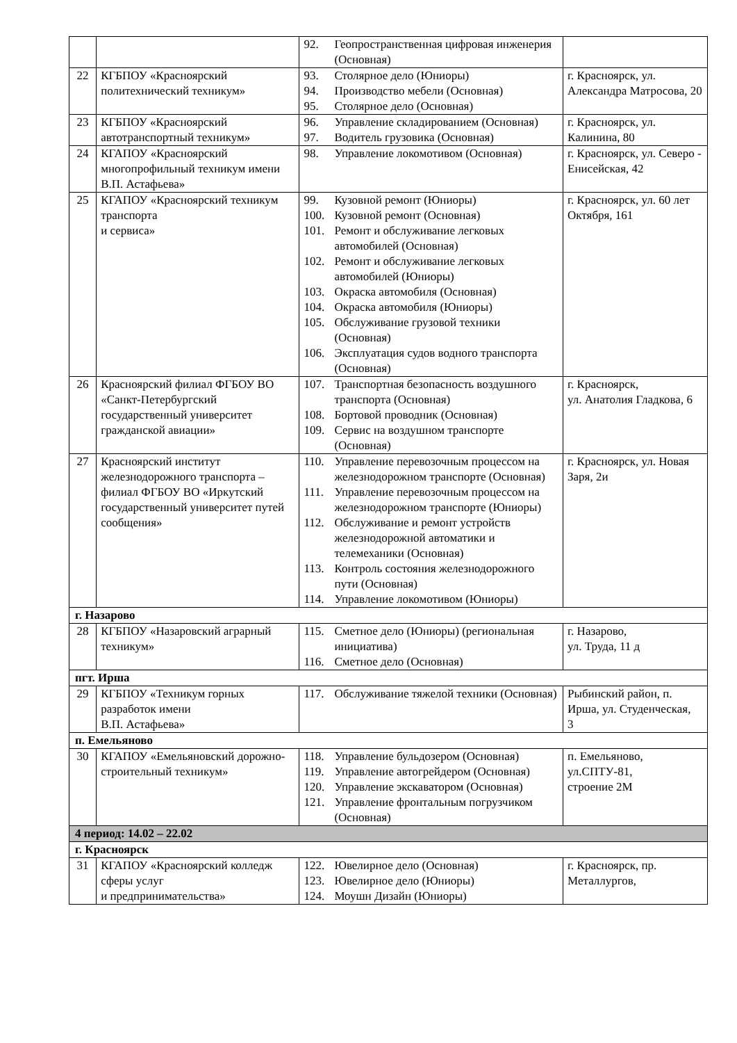| | | 92. Геопространственная цифровая инженерия (Основная) | |
| 22 | КГБПОУ «Красноярский политехнический техникум» | 93. Столярное дело (Юниоры) 94. Производство мебели (Основная) 95. Столярное дело (Основная) | г. Красноярск, ул. Александра Матросова, 20 |
| 23 | КГБПОУ «Красноярский автотранспортный техникум» | 96. Управление складированием (Основная) 97. Водитель грузовика (Основная) | г. Красноярск, ул. Калинина, 80 |
| 24 | КГАПОУ «Красноярский многопрофильный техникум имени В.П. Астафьева» | 98. Управление локомотивом (Основная) | г. Красноярск, ул. Северо - Енисейская, 42 |
| 25 | КГАПОУ «Красноярский техникум транспорта и сервиса» | 99. Кузовной ремонт (Юниоры) 100. Кузовной ремонт (Основная) 101. Ремонт и обслуживание легковых автомобилей (Основная) 102. Ремонт и обслуживание легковых автомобилей (Юниоры) 103. Окраска автомобиля (Основная) 104. Окраска автомобиля (Юниоры) 105. Обслуживание грузовой техники (Основная) 106. Эксплуатация судов водного транспорта (Основная) | г. Красноярск, ул. 60 лет Октября, 161 |
| 26 | Красноярский филиал ФГБОУ ВО «Санкт-Петербургский государственный университет гражданской авиации» | 107. Транспортная безопасность воздушного транспорта (Основная) 108. Бортовой проводник (Основная) 109. Сервис на воздушном транспорте (Основная) | г. Красноярск, ул. Анатолия Гладкова, 6 |
| 27 | Красноярский институт железнодорожного транспорта – филиал ФГБОУ ВО «Иркутский государственный университет путей сообщения» | 110. Управление перевозочным процессом на железнодорожном транспорте (Основная) 111. Управление перевозочным процессом на железнодорожном транспорте (Юниоры) 112. Обслуживание и ремонт устройств железнодорожной автоматики и телемеханики (Основная) 113. Контроль состояния железнодорожного пути (Основная) 114. Управление локомотивом (Юниоры) | г. Красноярск, ул. Новая Заря, 2и |
| г. Назарово | | | |
| 28 | КГБПОУ «Назаровский аграрный техникум» | 115. Сметное дело (Юниоры) (региональная инициатива) 116. Сметное дело (Основная) | г. Назарово, ул. Труда, 11 д |
| пгт. Ирша | | | |
| 29 | КГБПОУ «Техникум горных разработок имени В.П. Астафьева» | 117. Обслуживание тяжелой техники (Основная) | Рыбинский район, п. Ирша, ул. Студенческая, 3 |
| п. Емельяново | | | |
| 30 | КГАПОУ «Емельяновский дорожно-строительный техникум» | 118. Управление бульдозером (Основная) 119. Управление автогрейдером (Основная) 120. Управление экскаватором (Основная) 121. Управление фронтальным погрузчиком (Основная) | п. Емельяново, ул.СПТУ-81, строение 2М |
| 4 период: 14.02 – 22.02 | | | |
| г. Красноярск | | | |
| 31 | КГАПОУ «Красноярский колледж сферы услуг и предпринимательства» | 122. Ювелирное дело (Основная) 123. Ювелирное дело (Юниоры) 124. Моушн Дизайн (Юниоры) | г. Красноярск, пр. Металлургов, |